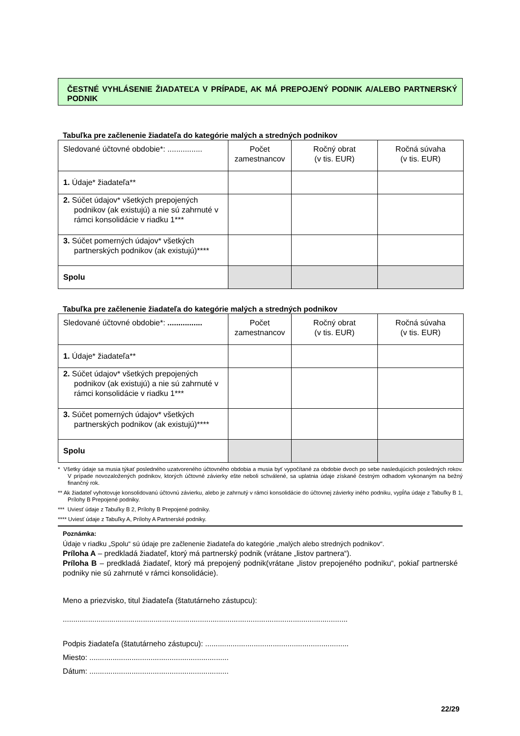ČESTNÉ VYHLÁSENIE ŽIADATEĽA V PRÍPADE, AK MÁ PREPOJENÝ PODNIK A/ALEBO PARTNERSKÝ PODNIK
Tabuľka pre začlenenie žiadateľa do kategórie malých a stredných podnikov
| Sledované účtovné obdobie*: ................ | Počet zamestnancov | Ročný obrat (v tis. EUR) | Ročná súvaha (v tis. EUR) |
| 1. Údaje* žiadateľa** | | | |
| 2. Súčet údajov* všetkých prepojených podnikov (ak existujú) a nie sú zahrnuté v rámci konsolidácie v riadku 1*** | | | |
| 3. Súčet pomerných údajov* všetkých partnerských podnikov (ak existujú)**** | | | |
| Spolu | | | |
Tabuľka pre začlenenie žiadateľa do kategórie malých a stredných podnikov
| Sledované účtovné obdobie*: ................ | Počet zamestnancov | Ročný obrat (v tis. EUR) | Ročná súvaha (v tis. EUR) |
| 1. Údaje* žiadateľa** | | | |
| 2. Súčet údajov* všetkých prepojených podnikov (ak existujú) a nie sú zahrnuté v rámci konsolidácie v riadku 1*** | | | |
| 3. Súčet pomerných údajov* všetkých partnerských podnikov (ak existujú)**** | | | |
| Spolu | | | |
* Všetky údaje sa musia týkať posledného uzatvoreného účtovného obdobia a musia byť vypočítané za obdobie dvoch po sebe nasledujúcich posledných rokov. V prípade novozaložených podnikov, ktorých účtovné závierky ešte neboli schválené, sa uplatnia údaje získané čestným odhadom vykonaným na bežný finančný rok.
** Ak žiadateľ vyhotovuje konsolidovanú účtovnú závierku, alebo je zahrnutý v rámci konsolidácie do účtovnej závierky iného podniku, vypĺňa údaje z Tabuľky B 1, Prílohy B Prepojené podniky.
*** Uviesť údaje z Tabuľky B 2, Prílohy B Prepojené podniky.
**** Uviesť údaje z Tabuľky A, Prílohy A Partnerské podniky.
Poznámka:
Údaje v riadku „Spolu“ sú údaje pre začlenenie žiadateľa do kategórie „malých alebo stredných podnikov“.
Príloha A – predkladá žiadateľ, ktorý má partnerský podnik (vrátane „listov partnera“).
Príloha B – predkladá žiadateľ, ktorý má prepojený podnik(vrátane „listov prepojeného podniku“, pokiaľ partnerské podniky nie sú zahrnuté v rámci konsolidácie).
Meno a priezvisko, titul žiadateľa (štatutárneho zástupcu):
.......................................................................................................................................
Podpis žiadateľa (štatutárneho zástupcu): ....................................................................
Miesto: ..................................................................
Dátum: ..................................................................
22/29